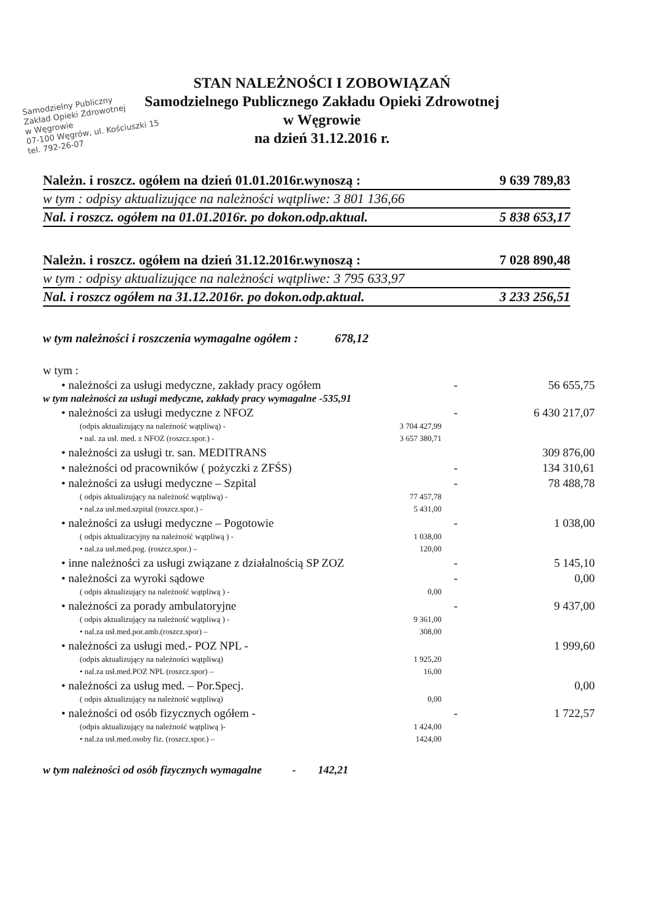Samodzielny Publiczny
Zakład Opieki Zdrowotnej
w Węgrowie
07-100 Węgrów, ul. Kościuszki 15
tel. 792-26-07
STAN NALEŻNOŚCI I ZOBOWIĄZAŃ
Samodzielnego Publicznego Zakładu Opieki Zdrowotnej
w Węgrowie
na dzień 31.12.2016 r.
Należn. i roszcz. ogółem na dzień 01.01.2016r.wynoszą : 9 639 789,83
w tym : odpisy aktualizujące na należności wątpliwe: 3 801 136,66
Nal. i roszcz. ogółem na 01.01.2016r. po dokon.odp.aktual. 5 838 653,17
Należn. i roszcz. ogółem na dzień 31.12.2016r.wynoszą : 7 028 890,48
w tym : odpisy aktualizujące na należności wątpliwe: 3 795 633,97
Nal. i roszcz ogółem na 31.12.2016r. po dokon.odp.aktual. 3 233 256,51
w tym należności i roszczenia wymagalne ogółem : 678,12
w tym :
• należności za usługi medyczne, zakłady pracy ogółem - 56 655,75
w tym należności za usługi medyczne, zakłady pracy wymagalne -535,91
• należności za usługi medyczne z NFOZ - 6 430 217,07
(odpis aktualizujący na należność wątpliwą) - 3 704 427,99
• nal. za usł. med. z NFOZ (roszcz.spor.) - 3 657 380,71
• należności za usługi tr. san. MEDITRANS 309 876,00
• należności od pracowników ( pożyczki z ZFŚS) - 134 310,61
• należności za usługi medyczne – Szpital - 78 488,78
( odpis aktualizujący na należność wątpliwą) - 77 457,78
• nal.za usł.med.szpital (roszcz.spor.) - 5 431,00
• należności za usługi medyczne – Pogotowie - 1 038,00
( odpis aktualizacyjny na należność wątpliwą ) - 1 038,00
• nal.za usł.med.pog. (roszcz.spor.) – 120,00
• inne należności za usługi związane z działalnością SP ZOZ - 5 145,10
• należności za wyroki sądowe - 0,00
( odpis aktualizujący na należność wątpliwą ) - 0,00
• należności za porady ambulatoryjne - 9 437,00
( odpis aktualizujący na należność wątpliwą ) - 9 361,00
• nal.za usł.med.por.amb.(roszcz.spor) – 308,00
• należności za usługi med.- POZ NPL - 1 999,60
(odpis aktualizujący na należności wątpliwą) 1 925,20
• nal.za usł.med.POZ NPL (roszcz.spor) – 16,00
• należności za usług med. – Por.Specj. 0,00
( odpis aktualizujący na należność wątpliwą) 0,00
• należności od osób fizycznych ogółem - - 1 722,57
(odpis aktualizujący na należność wątpliwą )- 1 424,00
• nal.za usł.med.osoby fiz. (roszcz.spor.) – 1424,00
w tym należności od osób fizycznych wymagalne - 142,21